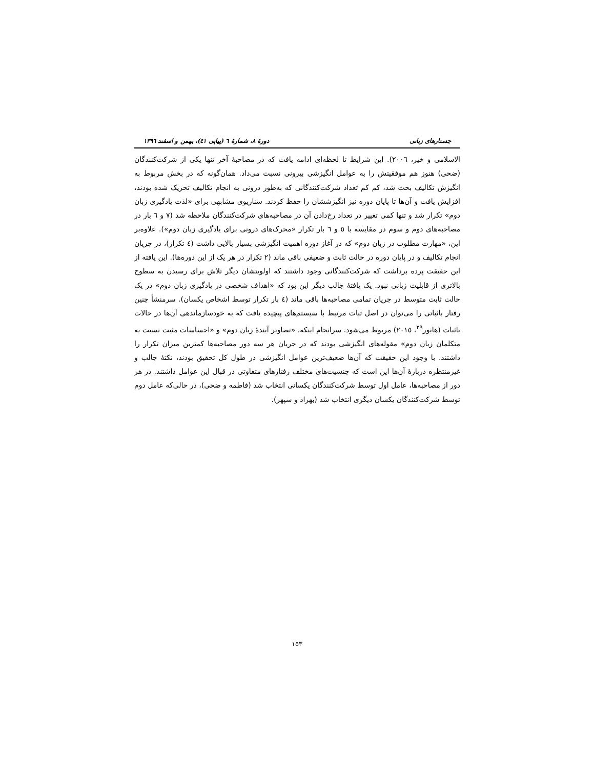جستارهای زبانی دورهٔ ۸، شمارهٔ ٦ (پیاپی ٤١)، بهمن و اسفند ١٣٩٦
الاسلامی و خیر، ٢٠٠٦). این شرایط تا لحظه‌ای ادامه یافت که در مصاحبهٔ آخر تنها یکی از شرکت‌کنندگان (ضحی) هنوز هم موفقیتش را به عوامل انگیزشی بیرونی نسبت می‌داد. همان‌گونه که در بخش مربوط به انگیزش تکالیف بحث شد، کم کم تعداد شرکت‌کنندگانی که به‌طور درونی به انجام تکالیف تحریک شده بودند، افزایش یافت و آن‌ها تا پایان دوره نیز انگیزششان را حفظ کردند. سناریوی مشابهی برای «لذت یادگیری زبان دوم» تکرار شد و تنها کمی تغییر در تعداد رخ‌دادن آن در مصاحبه‌های شرکت‌کنندگان ملاحظه شد (٧ و ٦ بار در مصاحبه‌های دوم و سوم در مقایسه با ٥ و ٦ بار تکرار «محرک‌های درونی برای یادگیری زبان دوم»). علاوه‌بر این، «مهارت مطلوب در زبان دوم» که در آغاز دوره اهمیت انگیزشی بسیار بالایی داشت (٤ تکرار)، در جریان انجام تکالیف و در پایان دوره در حالت ثابت و ضعیفی باقی ماند (٢ تکرار در هر یک از این دوره‌ها). این یافته از این حقیقت پرده برداشت که شرکت‌کنندگانی وجود داشتند که اولویتشان دیگر تلاش برای رسیدن به سطوح بالاتری از قابلیت زبانی نبود. یک یافتهٔ جالب دیگر این بود که «اهداف شخصی در یادگیری زبان دوم» در یک حالت ثابت متوسط در جریان تمامی مصاحبه‌ها باقی ماند (٤ بار تکرار توسط اشخاص یکسان). سرمنشأ چنین رفتار باثباتی را می‌توان در اصل ثبات مرتبط با سیستم‌های پیچیده یافت که به خودسازماندهی آن‌ها در حالات باثبات (هایور<sup>٢٩</sup>، ٢٠١٥) مربوط می‌شود. سرانجام اینکه، «تصاویر آیندهٔ زبان دوم» و «احساسات مثبت نسبت به متکلمان زبان دوم» مقوله‌های انگیزشی بودند که در جریان هر سه دور مصاحبه‌ها کمترین میزان تکرار را داشتند. با وجود این حقیقت که آن‌ها ضعیف‌ترین عوامل انگیزشی در طول کل تحقیق بودند، نکتهٔ جالب و غیرمنتظره دربارهٔ آن‌ها این است که جنسیت‌های مختلف رفتارهای متفاوتی در قبال این عوامل داشتند. در هر دور از مصاحبه‌ها، عامل اول توسط شرکت‌کنندگان یکسانی انتخاب شد (فاطمه و ضحی)، در حالی‌که عامل دوم توسط شرکت‌کنندگان یکسان دیگری انتخاب شد (بهراد و سپهر).
١٥٣